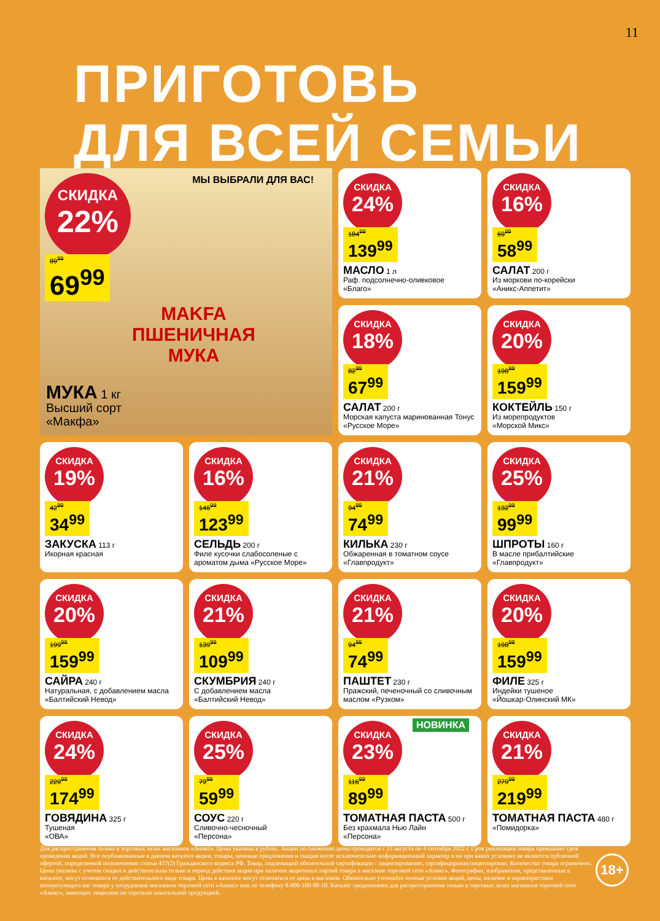11
ПРИГОТОВЬ
ДЛЯ ВСЕЙ СЕМЬИ
СКИДКА
22%
89<sup>99</sup> 69<sup>99</sup>
МЫ ВЫБРАЛИ ДЛЯ ВАС!
MAKFA
ПШЕНИЧНАЯ
МУКА
МУКА 1 кг
Высший сорт
«Макфа»
СКИДКА
24%
184<sup>99</sup> 139<sup>99</sup>
МАСЛО 1 л
Раф. подсолнечно-оливковое
«Благо»
СКИДКА
16%
69<sup>99</sup> 58<sup>99</sup>
САЛАТ 200 г
Из моркови по-корейски
«Аникс-Аппетит»
СКИДКА
18%
82<sup>99</sup> 67<sup>99</sup>
САЛАТ 200 г
Морская капуста маринованная Тонус
«Русское Море»
СКИДКА
20%
198<sup>99</sup> 159<sup>99</sup>
КОКТЕЙЛЬ 150 г
Из морепродуктов
«Морской Микс»
СКИДКА
19%
42<sup>99</sup> 34<sup>99</sup>
ЗАКУСКА 113 г
Икорная красная
СКИДКА
16%
146<sup>99</sup> 123<sup>99</sup>
СЕЛЬДЬ 200 г
Филе кусочки слабосоленые с ароматом дыма «Русское Море»
СКИДКА
21%
94<sup>99</sup> 74<sup>99</sup>
КИЛЬКА 230 г
Обжаренная в томатном соусе
«Главпродукт»
СКИДКА
25%
132<sup>99</sup> 99<sup>99</sup>
ШПРОТЫ 160 г
В масле прибалтийские
«Главпродукт»
СКИДКА
20%
199<sup>99</sup> 159<sup>99</sup>
САЙРА 240 г
Натуральная, с добавлением масла
«Балтийский Невод»
СКИДКА
21%
139<sup>99</sup> 109<sup>99</sup>
СКУМБРИЯ 240 г
С добавлением масла
«Балтийский Невод»
СКИДКА
21%
94<sup>99</sup> 74<sup>99</sup>
ПАШТЕТ 230 г
Пражский, печеночный со сливочным маслом «Рузком»
СКИДКА
20%
198<sup>99</sup> 159<sup>99</sup>
ФИЛЕ 325 г
Индейки тушеное
«Йошкар-Олинский МК»
СКИДКА
24%
229<sup>99</sup> 174<sup>99</sup>
ГОВЯДИНА 325 г
Тушеная
«ОВА»
СКИДКА
25%
79<sup>99</sup> 59<sup>99</sup>
СОУС 220 г
Сливочно-чесночный
«Персона»
НОВИНКА
СКИДКА
23%
116<sup>99</sup> 89<sup>99</sup>
ТОМАТНАЯ ПАСТА 500 г
Без крахмала Нью Лайн
«Персона»
СКИДКА
21%
279<sup>99</sup> 219<sup>99</sup>
ТОМАТНАЯ ПАСТА 480 г
«Помидорка»
Для распространения только в торговых залах магазинов «Аникс». Цены указаны в рублях. Акции по снижению цены проводятся с 23 августа по 4 сентября 2022 г. Срок реализации товара превышает срок проведения акций. Все опубликованные в данном каталоге акции, товары, ценовые предложения и скидки носят исключительно информационный характер и ни при каких условиях не являются публичной офертой, определяемой положениями статьи 437(2) Гражданского кодекса РФ. Товар, подлежащий обязательной сертификации / лицензированию, сертифицирован/лицензирован. Количество товара ограничено. Цены указаны с учетом скидки и действительны только в период действия акции при наличии акционных партий товара в магазине торговой сети «Аникс». Фотографии, изображения, представленные в каталоге, могут отличаться от действительного вида товара. Цены в каталоге могут отличаться от цены в магазине. Обязательно уточняйте полные условия акций, цены, наличие и характеристики интересующего вас товара у сотрудников магазинов торговой сети «Аникс» или по телефону 8-800-100-88-10. Каталог предназначен для распространения только в торговых залах магазинов торговой сети «Аникс», имеющих лицензию на торговлю алкогольной продукцией.
18+